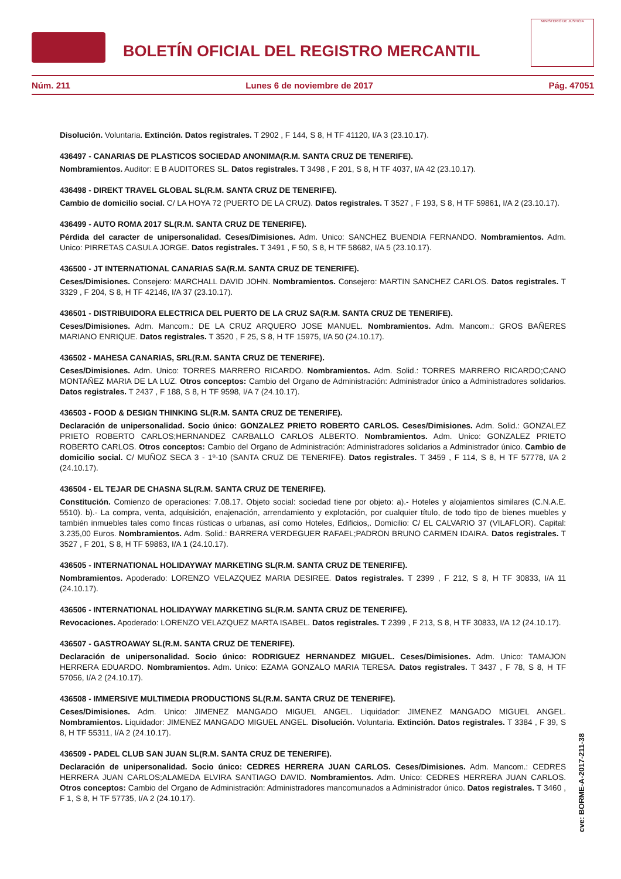BOLETÍN OFICIAL DEL REGISTRO MERCANTIL
MINISTERIO DE JUSTICIA
Núm. 211 Lunes 6 de noviembre de 2017 Pág. 47051
Disolución. Voluntaria. Extinción. Datos registrales. T 2902 , F 144, S 8, H TF 41120, I/A 3 (23.10.17).
436497 - CANARIAS DE PLASTICOS SOCIEDAD ANONIMA(R.M. SANTA CRUZ DE TENERIFE).
Nombramientos. Auditor: E B AUDITORES SL. Datos registrales. T 3498 , F 201, S 8, H TF 4037, I/A 42 (23.10.17).
436498 - DIREKT TRAVEL GLOBAL SL(R.M. SANTA CRUZ DE TENERIFE).
Cambio de domicilio social. C/ LA HOYA 72 (PUERTO DE LA CRUZ). Datos registrales. T 3527 , F 193, S 8, H TF 59861, I/A 2 (23.10.17).
436499 - AUTO ROMA 2017 SL(R.M. SANTA CRUZ DE TENERIFE).
Pérdida del caracter de unipersonalidad. Ceses/Dimisiones. Adm. Unico: SANCHEZ BUENDIA FERNANDO. Nombramientos. Adm. Unico: PIRRETAS CASULA JORGE. Datos registrales. T 3491 , F 50, S 8, H TF 58682, I/A 5 (23.10.17).
436500 - JT INTERNATIONAL CANARIAS SA(R.M. SANTA CRUZ DE TENERIFE).
Ceses/Dimisiones. Consejero: MARCHALL DAVID JOHN. Nombramientos. Consejero: MARTIN SANCHEZ CARLOS. Datos registrales. T 3329 , F 204, S 8, H TF 42146, I/A 37 (23.10.17).
436501 - DISTRIBUIDORA ELECTRICA DEL PUERTO DE LA CRUZ SA(R.M. SANTA CRUZ DE TENERIFE).
Ceses/Dimisiones. Adm. Mancom.: DE LA CRUZ ARQUERO JOSE MANUEL. Nombramientos. Adm. Mancom.: GROS BAÑERES MARIANO ENRIQUE. Datos registrales. T 3520 , F 25, S 8, H TF 15975, I/A 50 (24.10.17).
436502 - MAHESA CANARIAS, SRL(R.M. SANTA CRUZ DE TENERIFE).
Ceses/Dimisiones. Adm. Unico: TORRES MARRERO RICARDO. Nombramientos. Adm. Solid.: TORRES MARRERO RICARDO;CANO MONTAÑEZ MARIA DE LA LUZ. Otros conceptos: Cambio del Organo de Administración: Administrador único a Administradores solidarios. Datos registrales. T 2437 , F 188, S 8, H TF 9598, I/A 7 (24.10.17).
436503 - FOOD & DESIGN THINKING SL(R.M. SANTA CRUZ DE TENERIFE).
Declaración de unipersonalidad. Socio único: GONZALEZ PRIETO ROBERTO CARLOS. Ceses/Dimisiones. Adm. Solid.: GONZALEZ PRIETO ROBERTO CARLOS;HERNANDEZ CARBALLO CARLOS ALBERTO. Nombramientos. Adm. Unico: GONZALEZ PRIETO ROBERTO CARLOS. Otros conceptos: Cambio del Organo de Administración: Administradores solidarios a Administrador único. Cambio de domicilio social. C/ MUÑOZ SECA 3 - 1º-10 (SANTA CRUZ DE TENERIFE). Datos registrales. T 3459 , F 114, S 8, H TF 57778, I/A 2 (24.10.17).
436504 - EL TEJAR DE CHASNA SL(R.M. SANTA CRUZ DE TENERIFE).
Constitución. Comienzo de operaciones: 7.08.17. Objeto social: sociedad tiene por objeto: a).- Hoteles y alojamientos similares (C.N.A.E. 5510). b).- La compra, venta, adquisición, enajenación, arrendamiento y explotación, por cualquier título, de todo tipo de bienes muebles y también inmuebles tales como fincas rústicas o urbanas, así como Hoteles, Edificios,. Domicilio: C/ EL CALVARIO 37 (VILAFLOR). Capital: 3.235,00 Euros. Nombramientos. Adm. Solid.: BARRERA VERDEGUER RAFAEL;PADRON BRUNO CARMEN IDAIRA. Datos registrales. T 3527 , F 201, S 8, H TF 59863, I/A 1 (24.10.17).
436505 - INTERNATIONAL HOLIDAYWAY MARKETING SL(R.M. SANTA CRUZ DE TENERIFE).
Nombramientos. Apoderado: LORENZO VELAZQUEZ MARIA DESIREE. Datos registrales. T 2399 , F 212, S 8, H TF 30833, I/A 11 (24.10.17).
436506 - INTERNATIONAL HOLIDAYWAY MARKETING SL(R.M. SANTA CRUZ DE TENERIFE).
Revocaciones. Apoderado: LORENZO VELAZQUEZ MARTA ISABEL. Datos registrales. T 2399 , F 213, S 8, H TF 30833, I/A 12 (24.10.17).
436507 - GASTROAWAY SL(R.M. SANTA CRUZ DE TENERIFE).
Declaración de unipersonalidad. Socio único: RODRIGUEZ HERNANDEZ MIGUEL. Ceses/Dimisiones. Adm. Unico: TAMAJON HERRERA EDUARDO. Nombramientos. Adm. Unico: EZAMA GONZALO MARIA TERESA. Datos registrales. T 3437 , F 78, S 8, H TF 57056, I/A 2 (24.10.17).
436508 - IMMERSIVE MULTIMEDIA PRODUCTIONS SL(R.M. SANTA CRUZ DE TENERIFE).
Ceses/Dimisiones. Adm. Unico: JIMENEZ MANGADO MIGUEL ANGEL. Liquidador: JIMENEZ MANGADO MIGUEL ANGEL. Nombramientos. Liquidador: JIMENEZ MANGADO MIGUEL ANGEL. Disolución. Voluntaria. Extinción. Datos registrales. T 3384 , F 39, S 8, H TF 55311, I/A 2 (24.10.17).
436509 - PADEL CLUB SAN JUAN SL(R.M. SANTA CRUZ DE TENERIFE).
Declaración de unipersonalidad. Socio único: CEDRES HERRERA JUAN CARLOS. Ceses/Dimisiones. Adm. Mancom.: CEDRES HERRERA JUAN CARLOS;ALAMEDA ELVIRA SANTIAGO DAVID. Nombramientos. Adm. Unico: CEDRES HERRERA JUAN CARLOS. Otros conceptos: Cambio del Organo de Administración: Administradores mancomunados a Administrador único. Datos registrales. T 3460 , F 1, S 8, H TF 57735, I/A 2 (24.10.17).
cve: BORME-A-2017-211-38